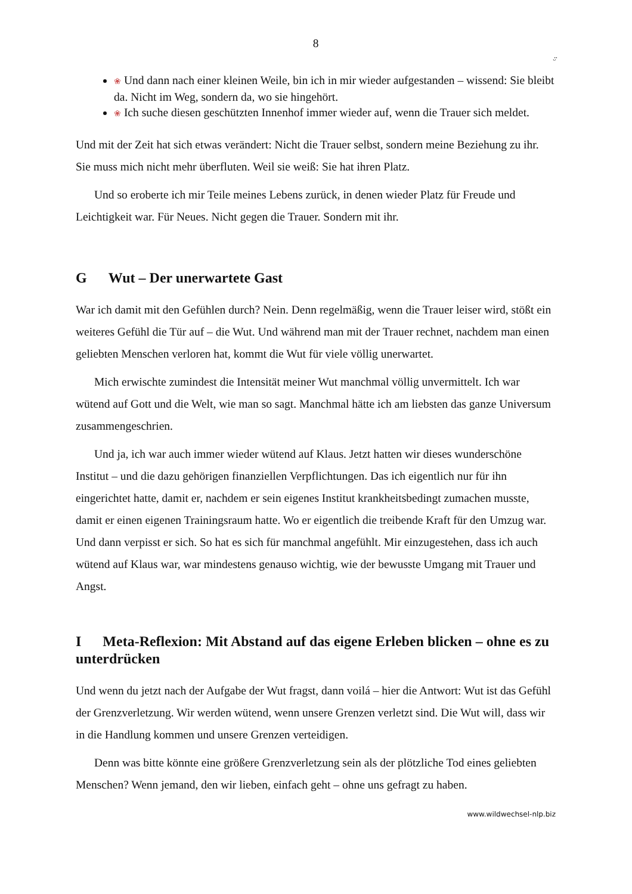8
ᵕ̈
❀ Und dann nach einer kleinen Weile, bin ich in mir wieder aufgestanden – wissend: Sie bleibt da. Nicht im Weg, sondern da, wo sie hingehört.
❀ Ich suche diesen geschützten Innenhof immer wieder auf, wenn die Trauer sich meldet.
Und mit der Zeit hat sich etwas verändert: Nicht die Trauer selbst, sondern meine Beziehung zu ihr. Sie muss mich nicht mehr überfluten. Weil sie weiß: Sie hat ihren Platz.
Und so eroberte ich mir Teile meines Lebens zurück, in denen wieder Platz für Freude und Leichtigkeit war. Für Neues. Nicht gegen die Trauer. Sondern mit ihr.
G Wut – Der unerwartete Gast
War ich damit mit den Gefühlen durch? Nein. Denn regelmäßig, wenn die Trauer leiser wird, stößt ein weiteres Gefühl die Tür auf – die Wut. Und während man mit der Trauer rechnet, nachdem man einen geliebten Menschen verloren hat, kommt die Wut für viele völlig unerwartet.
Mich erwischte zumindest die Intensität meiner Wut manchmal völlig unvermittelt. Ich war wütend auf Gott und die Welt, wie man so sagt. Manchmal hätte ich am liebsten das ganze Universum zusammengeschrien.
Und ja, ich war auch immer wieder wütend auf Klaus. Jetzt hatten wir dieses wunderschöne Institut – und die dazu gehörigen finanziellen Verpflichtungen. Das ich eigentlich nur für ihn eingerichtet hatte, damit er, nachdem er sein eigenes Institut krankheitsbedingt zumachen musste, damit er einen eigenen Trainingsraum hatte. Wo er eigentlich die treibende Kraft für den Umzug war. Und dann verpisst er sich. So hat es sich für manchmal angefühlt. Mir einzugestehen, dass ich auch wütend auf Klaus war, war mindestens genauso wichtig, wie der bewusste Umgang mit Trauer und Angst.
I Meta-Reflexion: Mit Abstand auf das eigene Erleben blicken – ohne es zu unterdrücken
Und wenn du jetzt nach der Aufgabe der Wut fragst, dann voilá – hier die Antwort: Wut ist das Gefühl der Grenzverletzung. Wir werden wütend, wenn unsere Grenzen verletzt sind. Die Wut will, dass wir in die Handlung kommen und unsere Grenzen verteidigen.
Denn was bitte könnte eine größere Grenzverletzung sein als der plötzliche Tod eines geliebten Menschen? Wenn jemand, den wir lieben, einfach geht – ohne uns gefragt zu haben.
www.wildwechsel-nlp.biz